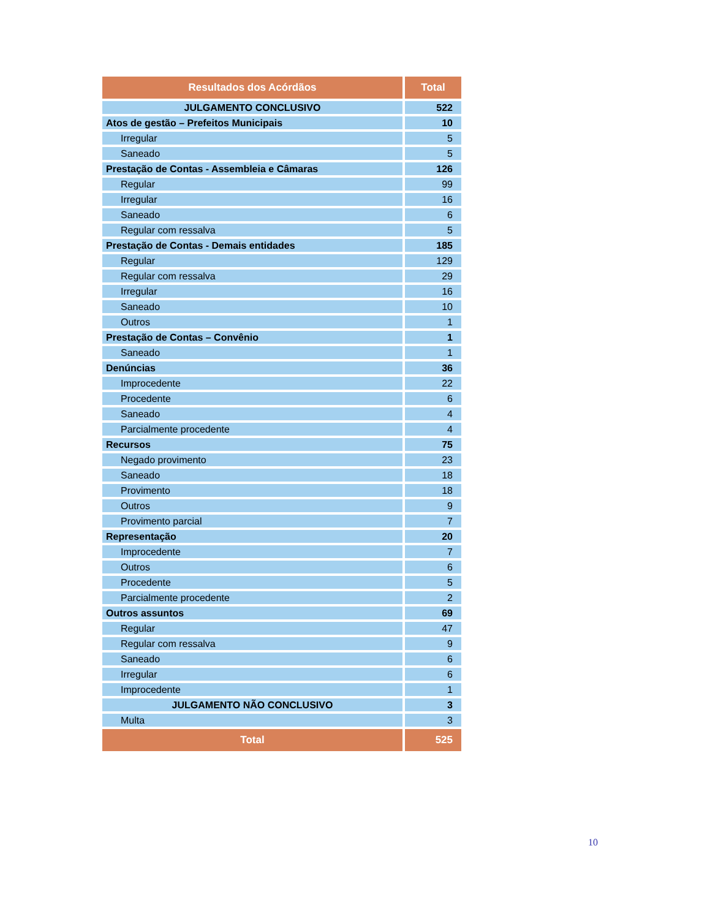| Resultados dos Acórdãos | Total |
| --- | --- |
| JULGAMENTO CONCLUSIVO | 522 |
| Atos de gestão – Prefeitos Municipais | 10 |
| Irregular | 5 |
| Saneado | 5 |
| Prestação de Contas - Assembleia e Câmaras | 126 |
| Regular | 99 |
| Irregular | 16 |
| Saneado | 6 |
| Regular com ressalva | 5 |
| Prestação de Contas - Demais entidades | 185 |
| Regular | 129 |
| Regular com ressalva | 29 |
| Irregular | 16 |
| Saneado | 10 |
| Outros | 1 |
| Prestação de Contas – Convênio | 1 |
| Saneado | 1 |
| Denúncias | 36 |
| Improcedente | 22 |
| Procedente | 6 |
| Saneado | 4 |
| Parcialmente procedente | 4 |
| Recursos | 75 |
| Negado provimento | 23 |
| Saneado | 18 |
| Provimento | 18 |
| Outros | 9 |
| Provimento parcial | 7 |
| Representação | 20 |
| Improcedente | 7 |
| Outros | 6 |
| Procedente | 5 |
| Parcialmente procedente | 2 |
| Outros assuntos | 69 |
| Regular | 47 |
| Regular com ressalva | 9 |
| Saneado | 6 |
| Irregular | 6 |
| Improcedente | 1 |
| JULGAMENTO NÃO CONCLUSIVO | 3 |
| Multa | 3 |
| Total | 525 |
10